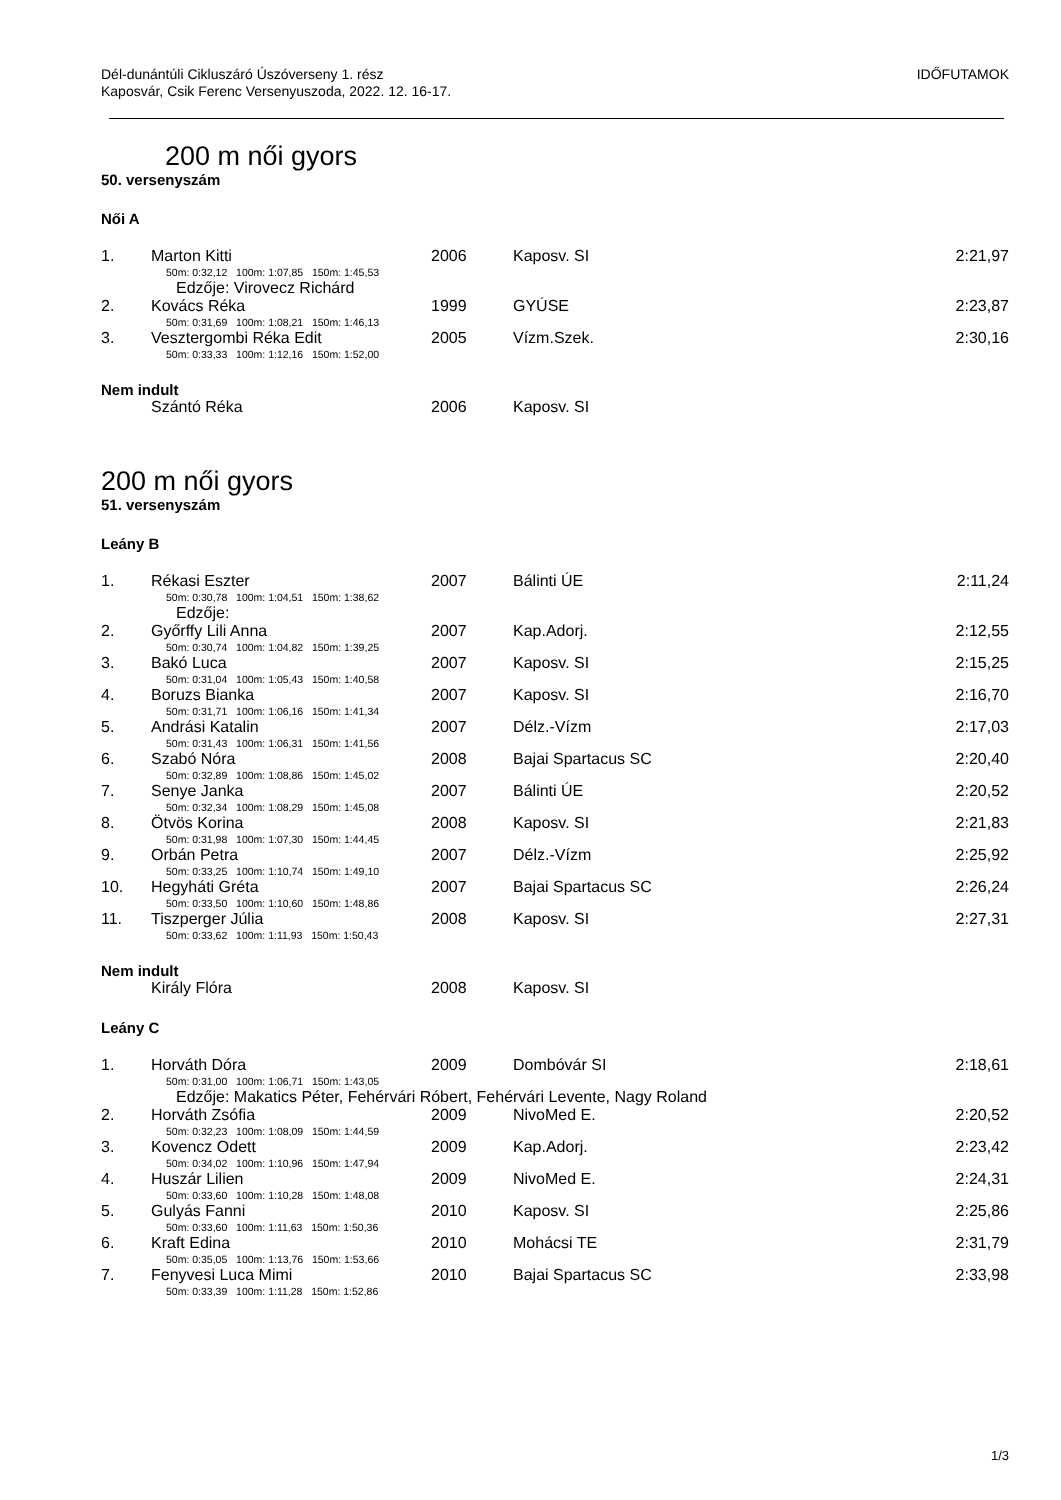Dél-dunántúli Cikluszáró Úszóverseny 1. rész
Kaposvár, Csik Ferenc Versenyuszoda, 2022. 12. 16-17.
IDŐFUTAMOK
200 m női gyors
50. versenyszám
Női A
| 1. | Marton Kitti | 2006 | Kaposv. SI | 2:21,97 |
| | 50m: 0:32,12 100m: 1:07,85 150m: 1:45,53 | | | |
| | Edzője: Virovecz Richárd | | | |
| 2. | Kovács Réka | 1999 | GYÚSE | 2:23,87 |
| | 50m: 0:31,69 100m: 1:08,21 150m: 1:46,13 | | | |
| 3. | Vesztergombi Réka Edit | 2005 | Vízm.Szek. | 2:30,16 |
| | 50m: 0:33,33 100m: 1:12,16 150m: 1:52,00 | | | |
Nem indult
| | Szántó Réka | 2006 | Kaposv. SI | |
200 m női gyors
51. versenyszám
Leány B
| 1. | Rékasi Eszter | 2007 | Bálinti ÚE | 2:11,24 |
| | 50m: 0:30,78 100m: 1:04,51 150m: 1:38,62 | | | |
| | Edzője: | | | |
| 2. | Győrffy Lili Anna | 2007 | Kap.Adorj. | 2:12,55 |
| | 50m: 0:30,74 100m: 1:04,82 150m: 1:39,25 | | | |
| 3. | Bakó Luca | 2007 | Kaposv. SI | 2:15,25 |
| | 50m: 0:31,04 100m: 1:05,43 150m: 1:40,58 | | | |
| 4. | Boruzs Bianka | 2007 | Kaposv. SI | 2:16,70 |
| | 50m: 0:31,71 100m: 1:06,16 150m: 1:41,34 | | | |
| 5. | Andrási Katalin | 2007 | Délz.-Vízm | 2:17,03 |
| | 50m: 0:31,43 100m: 1:06,31 150m: 1:41,56 | | | |
| 6. | Szabó Nóra | 2008 | Bajai Spartacus SC | 2:20,40 |
| | 50m: 0:32,89 100m: 1:08,86 150m: 1:45,02 | | | |
| 7. | Senye Janka | 2007 | Bálinti ÚE | 2:20,52 |
| | 50m: 0:32,34 100m: 1:08,29 150m: 1:45,08 | | | |
| 8. | Ötvös Korina | 2008 | Kaposv. SI | 2:21,83 |
| | 50m: 0:31,98 100m: 1:07,30 150m: 1:44,45 | | | |
| 9. | Orbán Petra | 2007 | Délz.-Vízm | 2:25,92 |
| | 50m: 0:33,25 100m: 1:10,74 150m: 1:49,10 | | | |
| 10. | Hegyháti Gréta | 2007 | Bajai Spartacus SC | 2:26,24 |
| | 50m: 0:33,50 100m: 1:10,60 150m: 1:48,86 | | | |
| 11. | Tiszperger Júlia | 2008 | Kaposv. SI | 2:27,31 |
| | 50m: 0:33,62 100m: 1:11,93 150m: 1:50,43 | | | |
Nem indult
| | Király Flóra | 2008 | Kaposv. SI | |
Leány C
| 1. | Horváth Dóra | 2009 | Dombóvár SI | 2:18,61 |
| | 50m: 0:31,00 100m: 1:06,71 150m: 1:43,05 | | | |
| | Edzője: Makatics Péter, Fehérvári Róbert, Fehérvári Levente, Nagy Roland | | | |
| 2. | Horváth Zsófia | 2009 | NivoMed E. | 2:20,52 |
| | 50m: 0:32,23 100m: 1:08,09 150m: 1:44,59 | | | |
| 3. | Kovencz Odett | 2009 | Kap.Adorj. | 2:23,42 |
| | 50m: 0:34,02 100m: 1:10,96 150m: 1:47,94 | | | |
| 4. | Huszár Lilien | 2009 | NivoMed E. | 2:24,31 |
| | 50m: 0:33,60 100m: 1:10,28 150m: 1:48,08 | | | |
| 5. | Gulyás Fanni | 2010 | Kaposv. SI | 2:25,86 |
| | 50m: 0:33,60 100m: 1:11,63 150m: 1:50,36 | | | |
| 6. | Kraft Edina | 2010 | Mohácsi TE | 2:31,79 |
| | 50m: 0:35,05 100m: 1:13,76 150m: 1:53,66 | | | |
| 7. | Fenyvesi Luca Mimi | 2010 | Bajai Spartacus SC | 2:33,98 |
| | 50m: 0:33,39 100m: 1:11,28 150m: 1:52,86 | | | |
1/3